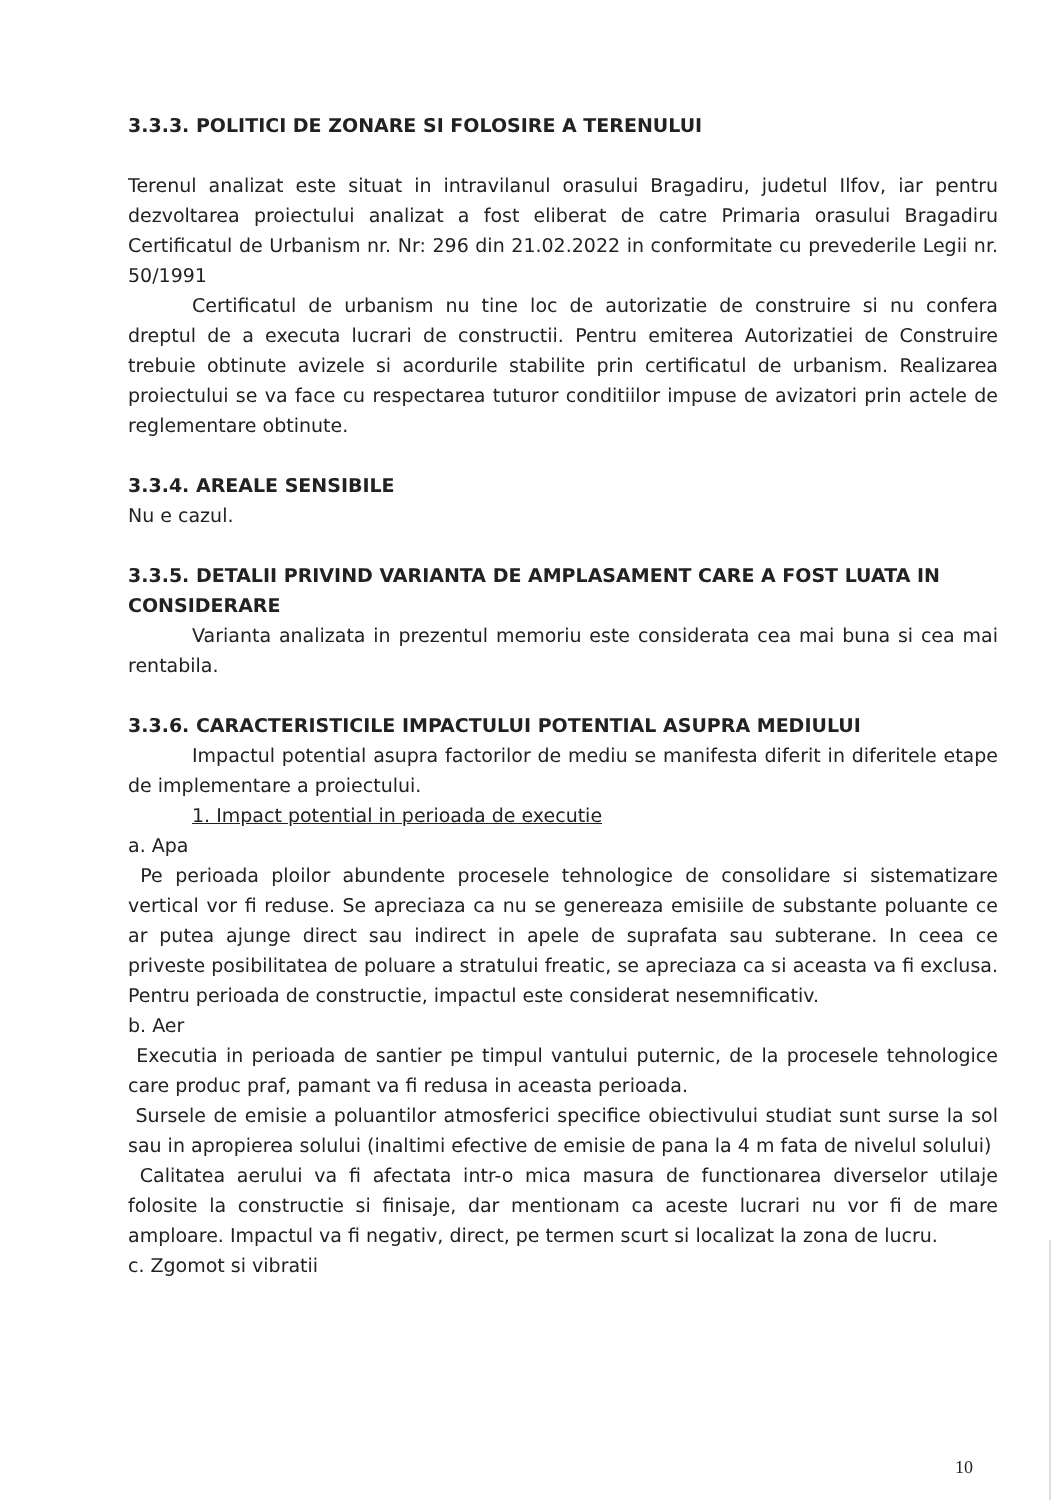3.3.3. POLITICI DE ZONARE SI FOLOSIRE A TERENULUI
Terenul analizat este situat in intravilanul orasului Bragadiru, judetul Ilfov, iar pentru dezvoltarea proiectului analizat a fost eliberat de catre Primaria orasului Bragadiru Certificatul de Urbanism nr. Nr: 296 din 21.02.2022 in conformitate cu prevederile Legii nr. 50/1991
Certificatul de urbanism nu tine loc de autorizatie de construire si nu confera dreptul de a executa lucrari de constructii. Pentru emiterea Autorizatiei de Construire trebuie obtinute avizele si acordurile stabilite prin certificatul de urbanism. Realizarea proiectului se va face cu respectarea tuturor conditiilor impuse de avizatori prin actele de reglementare obtinute.
3.3.4. AREALE SENSIBILE
Nu e cazul.
3.3.5. DETALII PRIVIND VARIANTA DE AMPLASAMENT CARE A FOST LUATA IN CONSIDERARE
Varianta analizata in prezentul memoriu este considerata cea mai buna si cea mai rentabila.
3.3.6. CARACTERISTICILE IMPACTULUI POTENTIAL ASUPRA MEDIULUI
Impactul potential asupra factorilor de mediu se manifesta diferit in diferitele etape de implementare a proiectului.
1. Impact potential in perioada de executie
a. Apa
Pe perioada ploilor abundente procesele tehnologice de consolidare si sistematizare vertical vor fi reduse. Se apreciaza ca nu se genereaza emisiile de substante poluante ce ar putea ajunge direct sau indirect in apele de suprafata sau subterane. In ceea ce priveste posibilitatea de poluare a stratului freatic, se apreciaza ca si aceasta va fi exclusa. Pentru perioada de constructie, impactul este considerat nesemnificativ.
b. Aer
Executia in perioada de santier pe timpul vantului puternic, de la procesele tehnologice care produc praf, pamant va fi redusa in aceasta perioada.
Sursele de emisie a poluantilor atmosferici specifice obiectivului studiat sunt surse la sol sau in apropierea solului (inaltimi efective de emisie de pana la 4 m fata de nivelul solului)
Calitatea aerului va fi afectata intr-o mica masura de functionarea diverselor utilaje folosite la constructie si finisaje, dar mentionam ca aceste lucrari nu vor fi de mare amploare. Impactul va fi negativ, direct, pe termen scurt si localizat la zona de lucru.
c. Zgomot si vibratii
10